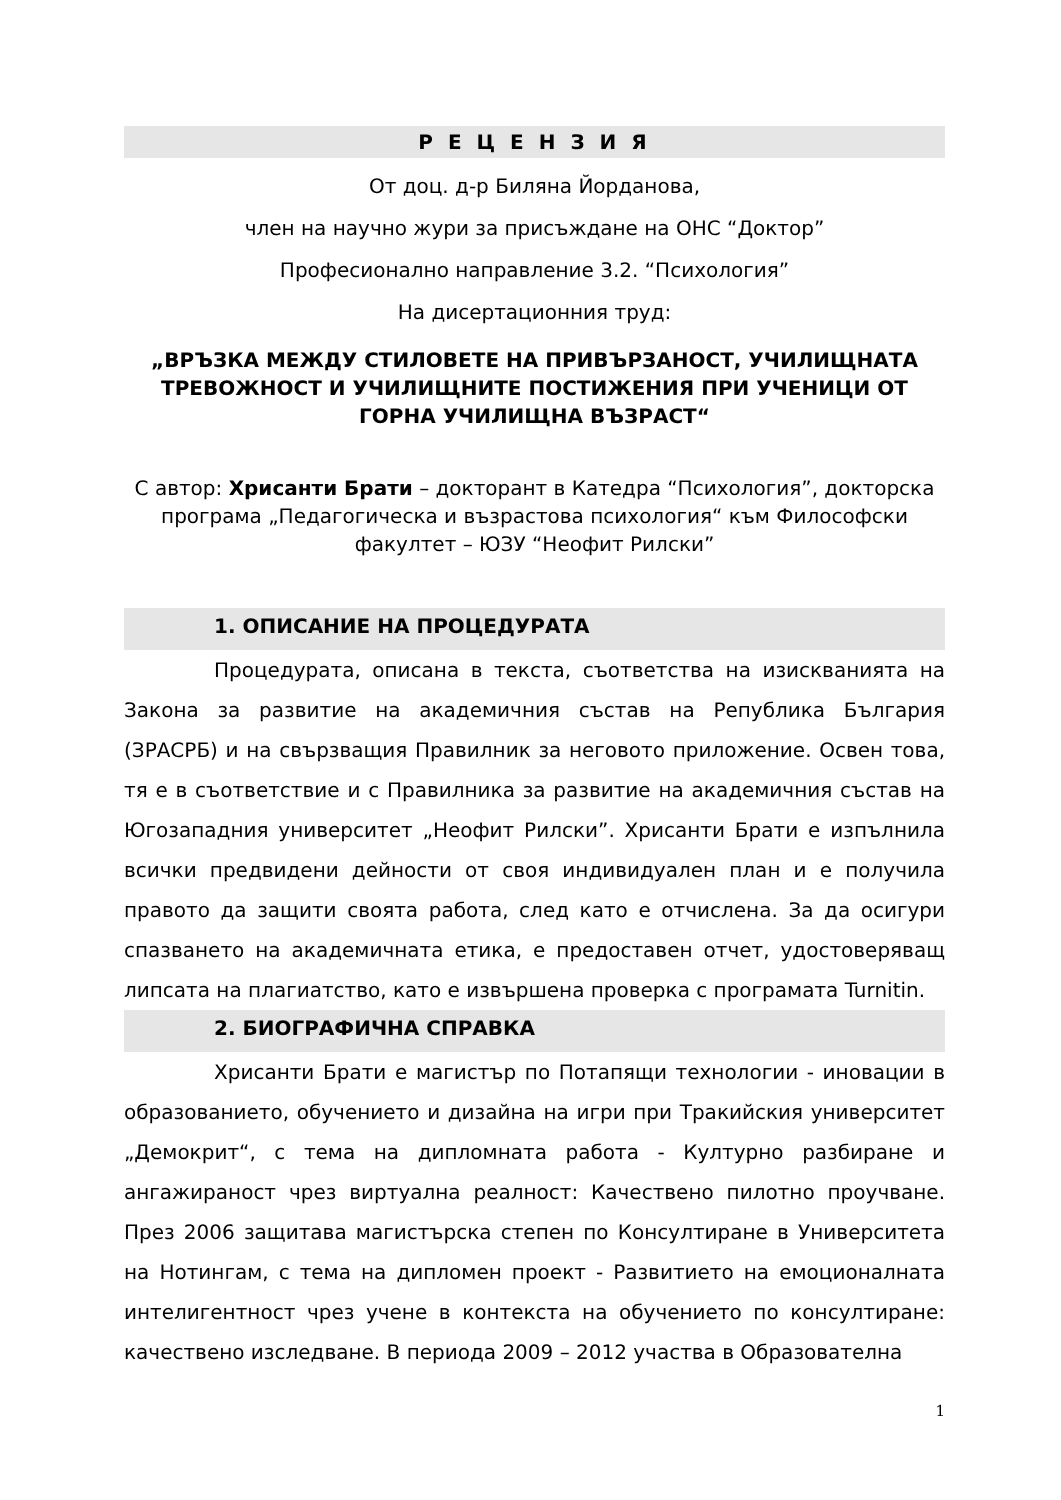Р Е Ц Е Н З И Я
От доц. д-р Биляна Йорданова,
член на научно жури за присъждане на ОНС “Доктор”
Професионално направление 3.2. “Психология”
На дисертационния труд:
„ВРЪЗКА МЕЖДУ СТИЛОВЕТЕ НА ПРИВЪРЗАНОСТ, УЧИЛИЩНАТА ТРЕВОЖНОСТ И УЧИЛИЩНИТЕ ПОСТИЖЕНИЯ ПРИ УЧЕНИЦИ ОТ ГОРНА УЧИЛИЩНА ВЪЗРАСТ“
С автор: Хрисанти Брати – докторант в Катедра “Психология”, докторска програма „Педагогическа и възрастова психология“ към Философски факултет – ЮЗУ “Неофит Рилски”
1. ОПИСАНИЕ НА ПРОЦЕДУРАТА
Процедурата, описана в текста, съответства на изискванията на Закона за развитие на академичния състав на Република България (ЗРАСРБ) и на свързващия Правилник за неговото приложение. Освен това, тя е в съответствие и с Правилника за развитие на академичния състав на Югозападния университет „Неофит Рилски”. Хрисанти Брати е изпълнила всички предвидени дейности от своя индивидуален план и е получила правото да защити своята работа, след като е отчислена. За да осигури спазването на академичната етика, е предоставен отчет, удостоверяващ липсата на плагиатство, като е извършена проверка с програмата Turnitin.
2. БИОГРАФИЧНА СПРАВКА
Хрисанти Брати е магистър по Потапящи технологии - иновации в образованието, обучението и дизайна на игри при Тракийския университет „Демокрит“, с тема на дипломната работа - Културно разбиране и ангажираност чрез виртуална реалност: Качествено пилотно проучване. През 2006 защитава магистърска степен по Консултиране в Университета на Нотингам, с тема на дипломен проект - Развитието на емоционалната интелигентност чрез учене в контекста на обучението по консултиране: качествено изследване. В периода 2009 – 2012 участва в Образователна
1